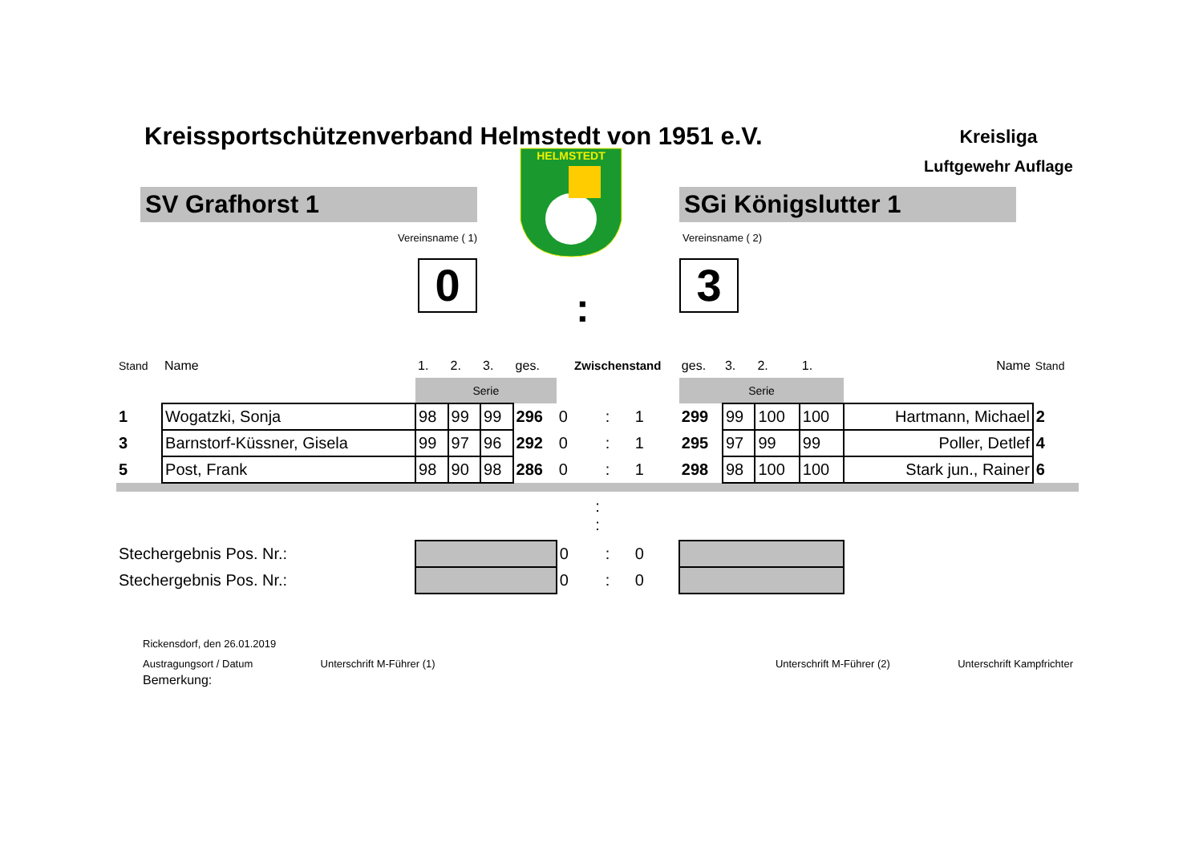Kreissportschützenverband Helmstedt von 1951 e.V.
Kreisliga
Luftgewehr Auflage
SV Grafhorst 1
Vereinsname ( 1)
0
HELMSTEDT
SGi Königslutter 1
Vereinsname ( 2)
3
:
| Stand | Name | 1. | 2. | 3. | ges. | Zwischenstand | | | ges. | 3. | 2. | 1. | Name | Stand |
| | | Serie | | | | | | | Serie | | | | | |
| 1 | Wogatzki, Sonja | 98 | 99 | 99 | 296 | 0 | : | 1 | 299 | 99 | 100 | 100 | Hartmann, Michael | 2 |
| 3 | Barnstorf-Küssner, Gisela | 99 | 97 | 96 | 292 | 0 | : | 1 | 295 | 97 | 99 | 99 | Poller, Detlef | 4 |
| 5 | Post, Frank | 98 | 90 | 98 | 286 | 0 | : | 1 | 298 | 98 | 100 | 100 | Stark jun., Rainer | 6 |
| : : | | | | | | | | | | | | | | |
| Stechergebnis Pos. Nr.: | | | | | | 0 | : | 0 | | | | | | |
| Stechergebnis Pos. Nr.: | | | | | | 0 | : | 0 | | | | | | |
Rickensdorf, den 26.01.2019
Austragungsort / Datum Unterschrift M-Führer (1) Unterschrift M-Führer (2) Unterschrift Kampfrichter
Bemerkung: